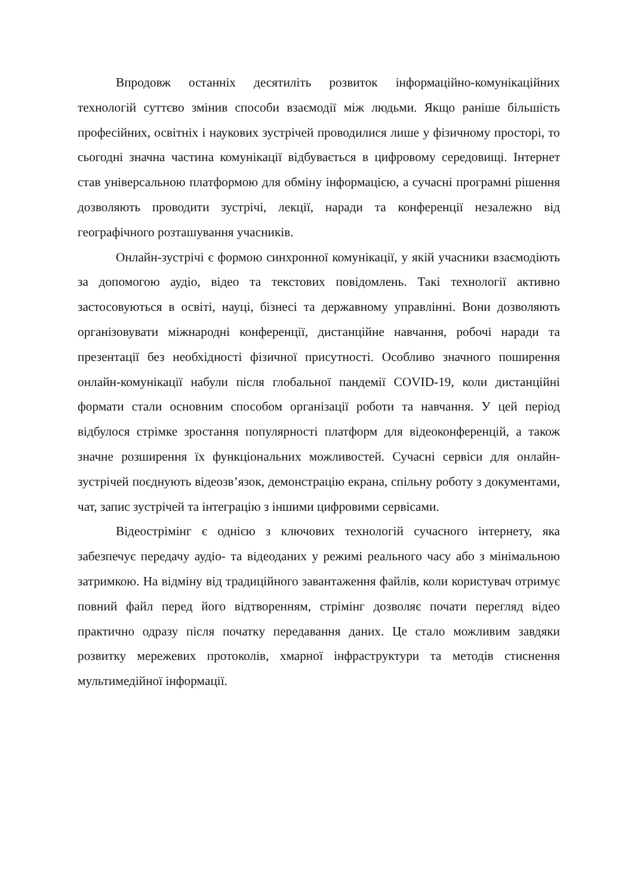Впродовж останніх десятиліть розвиток інформаційно-комунікаційних технологій суттєво змінив способи взаємодії між людьми. Якщо раніше більшість професійних, освітніх і наукових зустрічей проводилися лише у фізичному просторі, то сьогодні значна частина комунікації відбувається в цифровому середовищі. Інтернет став універсальною платформою для обміну інформацією, а сучасні програмні рішення дозволяють проводити зустрічі, лекції, наради та конференції незалежно від географічного розташування учасників.
Онлайн-зустрічі є формою синхронної комунікації, у якій учасники взаємодіють за допомогою аудіо, відео та текстових повідомлень. Такі технології активно застосовуються в освіті, науці, бізнесі та державному управлінні. Вони дозволяють організовувати міжнародні конференції, дистанційне навчання, робочі наради та презентації без необхідності фізичної присутності. Особливо значного поширення онлайн-комунікації набули після глобальної пандемії COVID-19, коли дистанційні формати стали основним способом організації роботи та навчання. У цей період відбулося стрімке зростання популярності платформ для відеоконференцій, а також значне розширення їх функціональних можливостей. Сучасні сервіси для онлайн-зустрічей поєднують відеозв’язок, демонстрацію екрана, спільну роботу з документами, чат, запис зустрічей та інтеграцію з іншими цифровими сервісами.
Відеострімінг є однією з ключових технологій сучасного інтернету, яка забезпечує передачу аудіо- та відеоданих у режимі реального часу або з мінімальною затримкою. На відміну від традиційного завантаження файлів, коли користувач отримує повний файл перед його відтворенням, стрімінг дозволяє почати перегляд відео практично одразу після початку передавання даних. Це стало можливим завдяки розвитку мережевих протоколів, хмарної інфраструктури та методів стиснення мультимедійної інформації.